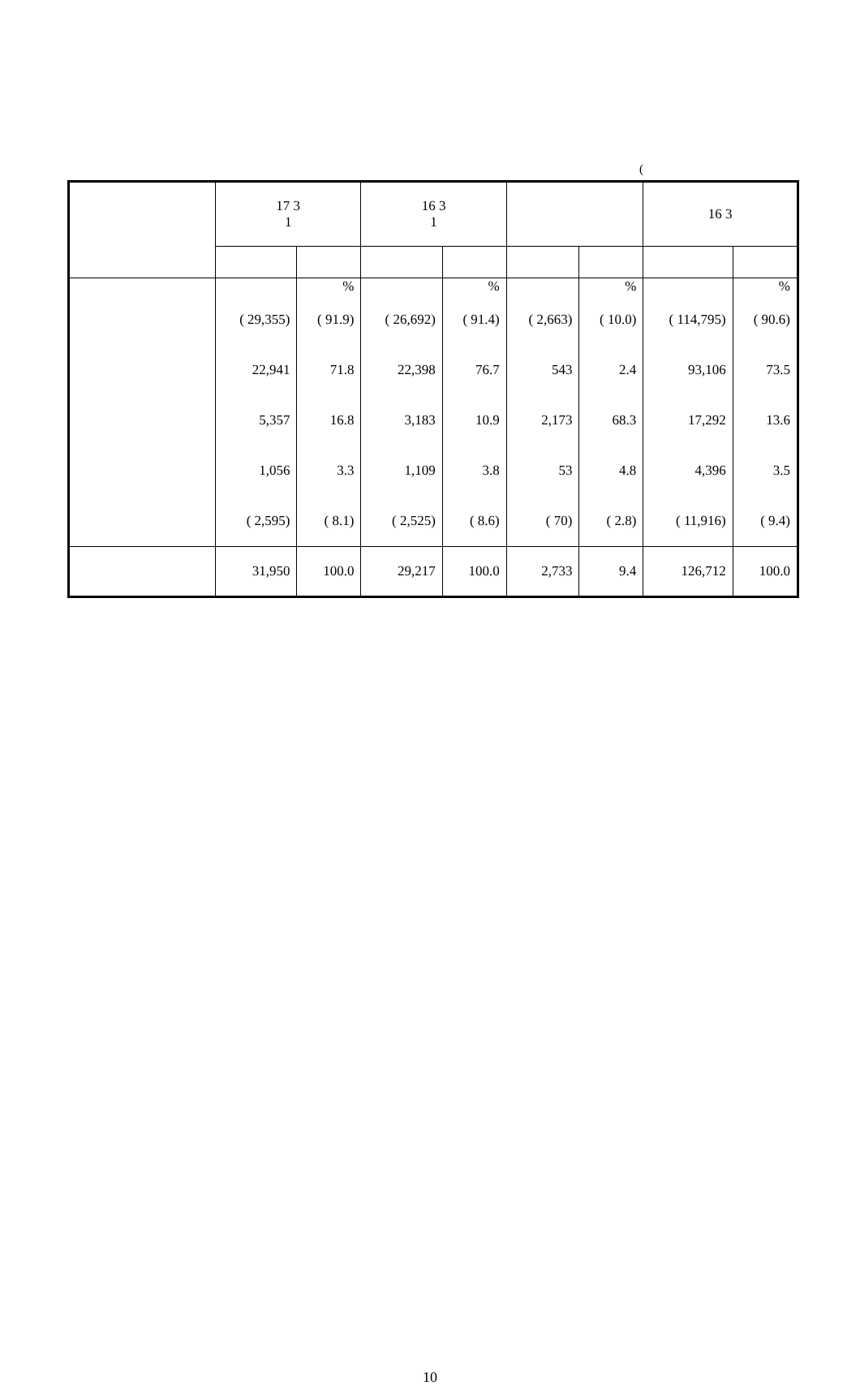(
| | 17 3 1 | | 16 3 1 | | | | 16 3 | |
| --- | --- | --- | --- | --- | --- | --- | --- | --- |
| | ( 29,355) 22,941 5,357 1,056 ( 2,595) | % ( 91.9) 71.8 16.8 3.3 ( 8.1) | ( 26,692) 22,398 3,183 1,109 ( 2,525) | % ( 91.4) 76.7 10.9 3.8 ( 8.6) | ( 2,663) 543 2,173 53 ( 70) | % ( 10.0) 2.4 68.3 4.8 ( 2.8) | ( 114,795) 93,106 17,292 4,396 ( 11,916) | % ( 90.6) 73.5 13.6 3.5 ( 9.4) |
| | 31,950 | 100.0 | 29,217 | 100.0 | 2,733 | 9.4 | 126,712 | 100.0 |
10